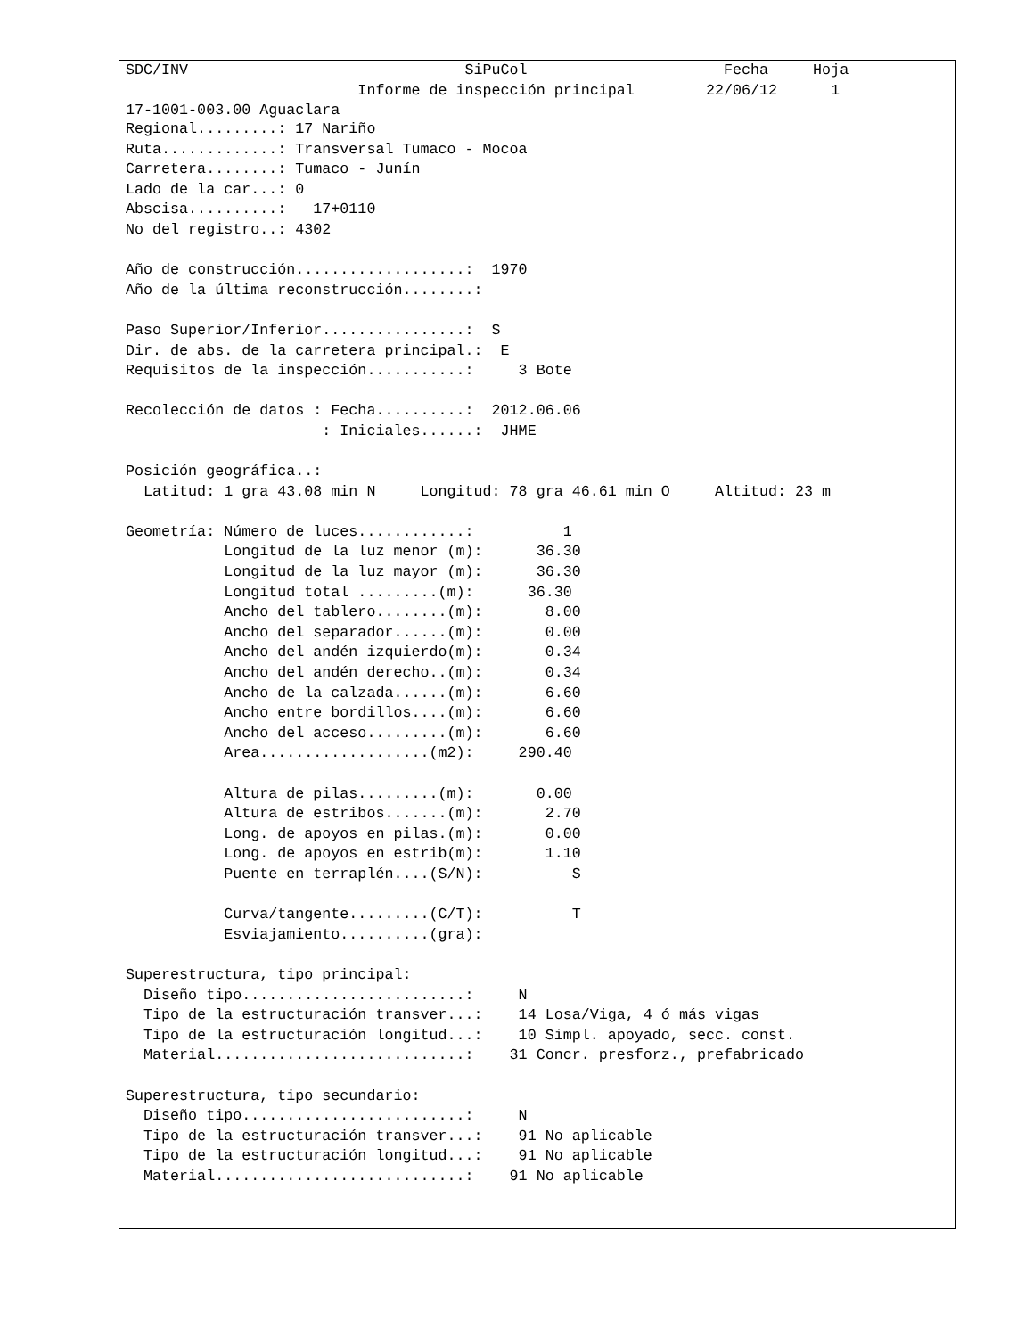SDC/INV                               SiPuCol                      Fecha     Hoja
                          Informe de inspección principal        22/06/12      1
17-1001-003.00 Aguaclara
Regional.........: 17 Nariño
Ruta.............: Transversal Tumaco - Mocoa
Carretera........: Tumaco - Junín
Lado de la car...: 0
Abscisa..........:   17+0110
No del registro..: 4302

Año de construcción...................:  1970
Año de la última reconstrucción........:

Paso Superior/Inferior................:  S
Dir. de abs. de la carretera principal.:  E
Requisitos de la inspección...........:     3 Bote

Recolección de datos : Fecha..........:  2012.06.06
                      : Iniciales......:  JHME

Posición geográfica..:
  Latitud: 1 gra 43.08 min N     Longitud: 78 gra 46.61 min O     Altitud: 23 m

Geometría: Número de luces............:          1
           Longitud de la luz menor (m):      36.30
           Longitud de la luz mayor (m):      36.30
           Longitud total .........(m):      36.30
           Ancho del tablero........(m):       8.00
           Ancho del separador......(m):       0.00
           Ancho del andén izquierdo(m):       0.34
           Ancho del andén derecho..(m):       0.34
           Ancho de la calzada......(m):       6.60
           Ancho entre bordillos....(m):       6.60
           Ancho del acceso.........(m):       6.60
           Area...................(m2):     290.40

           Altura de pilas.........(m):       0.00
           Altura de estribos.......(m):       2.70
           Long. de apoyos en pilas.(m):       0.00
           Long. de apoyos en estrib(m):       1.10
           Puente en terraplén....(S/N):          S

           Curva/tangente.........(C/T):          T
           Esviajamiento..........(gra):

Superestructura, tipo principal:
  Diseño tipo.........................:     N
  Tipo de la estructuración transver...:    14 Losa/Viga, 4 ó más vigas
  Tipo de la estructuración longitud...:    10 Simpl. apoyado, secc. const.
  Material............................:    31 Concr. presforz., prefabricado

Superestructura, tipo secundario:
  Diseño tipo.........................:     N
  Tipo de la estructuración transver...:    91 No aplicable
  Tipo de la estructuración longitud...:    91 No aplicable
  Material............................:    91 No aplicable